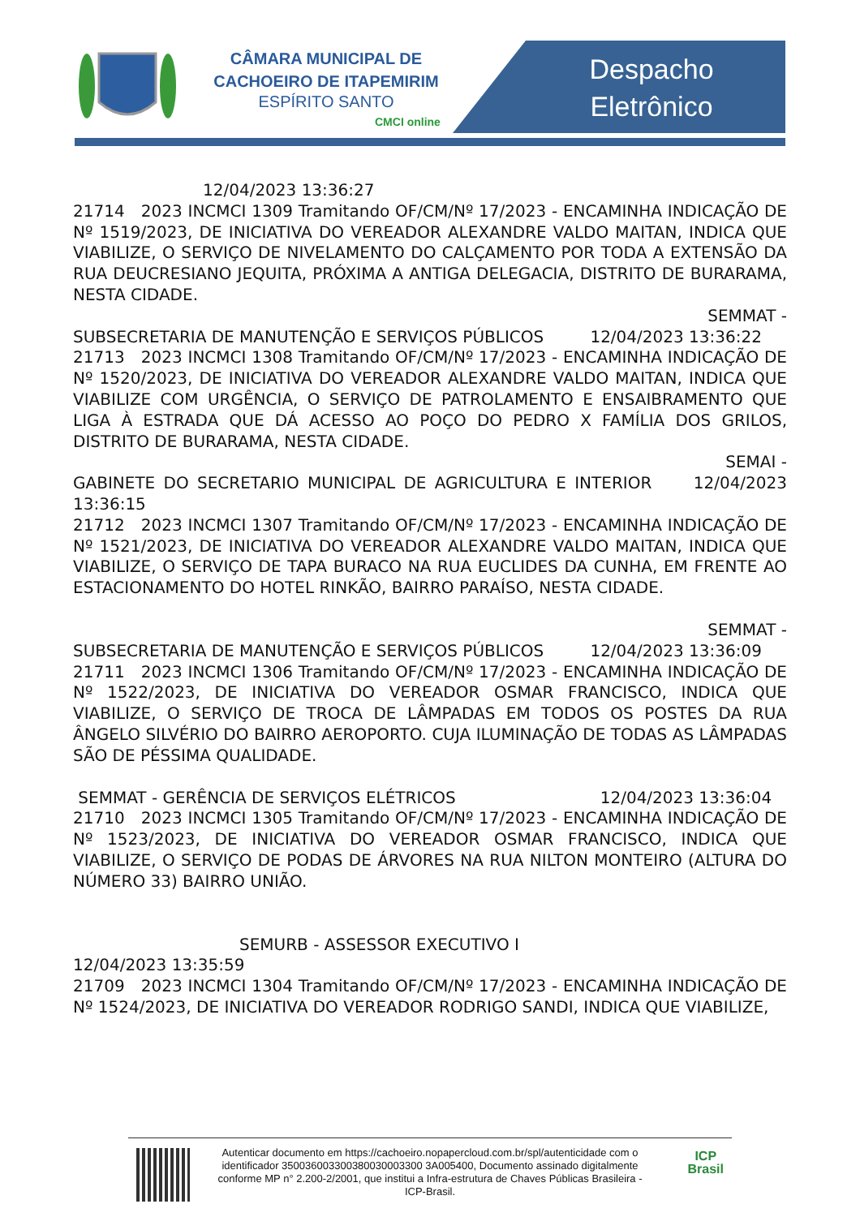CÂMARA MUNICIPAL DE
CACHOEIRO DE ITAPEMIRIM
ESPÍRITO SANTO
CMCI online
Despacho
Eletrônico
12/04/2023 13:36:27
21714 2023 INCMCI 1309 Tramitando OF/CM/Nº 17/2023 - ENCAMINHA INDICAÇÃO DE Nº 1519/2023, DE INICIATIVA DO VEREADOR ALEXANDRE VALDO MAITAN, INDICA QUE VIABILIZE, O SERVIÇO DE NIVELAMENTO DO CALÇAMENTO POR TODA A EXTENSÃO DA RUA DEUCRESIANO JEQUITA, PRÓXIMA A ANTIGA DELEGACIA, DISTRITO DE BURARAMA, NESTA CIDADE.
SEMMAT -
SUBSECRETARIA DE MANUTENÇÃO E SERVIÇOS PÚBLICOS 12/04/2023 13:36:22
21713 2023 INCMCI 1308 Tramitando OF/CM/Nº 17/2023 - ENCAMINHA INDICAÇÃO DE Nº 1520/2023, DE INICIATIVA DO VEREADOR ALEXANDRE VALDO MAITAN, INDICA QUE VIABILIZE COM URGÊNCIA, O SERVIÇO DE PATROLAMENTO E ENSAIBRAMENTO QUE LIGA À ESTRADA QUE DÁ ACESSO AO POÇO DO PEDRO X FAMÍLIA DOS GRILOS, DISTRITO DE BURARAMA, NESTA CIDADE.
SEMAI -
GABINETE DO SECRETARIO MUNICIPAL DE AGRICULTURA E INTERIOR 12/04/2023 13:36:15
21712 2023 INCMCI 1307 Tramitando OF/CM/Nº 17/2023 - ENCAMINHA INDICAÇÃO DE Nº 1521/2023, DE INICIATIVA DO VEREADOR ALEXANDRE VALDO MAITAN, INDICA QUE VIABILIZE, O SERVIÇO DE TAPA BURACO NA RUA EUCLIDES DA CUNHA, EM FRENTE AO ESTACIONAMENTO DO HOTEL RINKÃO, BAIRRO PARAÍSO, NESTA CIDADE.
SEMMAT -
SUBSECRETARIA DE MANUTENÇÃO E SERVIÇOS PÚBLICOS 12/04/2023 13:36:09
21711 2023 INCMCI 1306 Tramitando OF/CM/Nº 17/2023 - ENCAMINHA INDICAÇÃO DE Nº 1522/2023, DE INICIATIVA DO VEREADOR OSMAR FRANCISCO, INDICA QUE VIABILIZE, O SERVIÇO DE TROCA DE LÂMPADAS EM TODOS OS POSTES DA RUA ÂNGELO SILVÉRIO DO BAIRRO AEROPORTO. CUJA ILUMINAÇÃO DE TODAS AS LÂMPADAS SÃO DE PÉSSIMA QUALIDADE.
SEMMAT - GERÊNCIA DE SERVIÇOS ELÉTRICOS 12/04/2023 13:36:04
21710 2023 INCMCI 1305 Tramitando OF/CM/Nº 17/2023 - ENCAMINHA INDICAÇÃO DE Nº 1523/2023, DE INICIATIVA DO VEREADOR OSMAR FRANCISCO, INDICA QUE VIABILIZE, O SERVIÇO DE PODAS DE ÁRVORES NA RUA NILTON MONTEIRO (ALTURA DO NÚMERO 33) BAIRRO UNIÃO.
SEMURB - ASSESSOR EXECUTIVO I
12/04/2023 13:35:59
21709 2023 INCMCI 1304 Tramitando OF/CM/Nº 17/2023 - ENCAMINHA INDICAÇÃO DE Nº 1524/2023, DE INICIATIVA DO VEREADOR RODRIGO SANDI, INDICA QUE VIABILIZE,
Autenticar documento em https://cachoeiro.nopapercloud.com.br/spl/autenticidade com o identificador 350036003300380030003300 3A005400, Documento assinado digitalmente conforme MP n° 2.200-2/2001, que institui a Infra-estrutura de Chaves Públicas Brasileira - ICP-Brasil.
ICP
Brasil